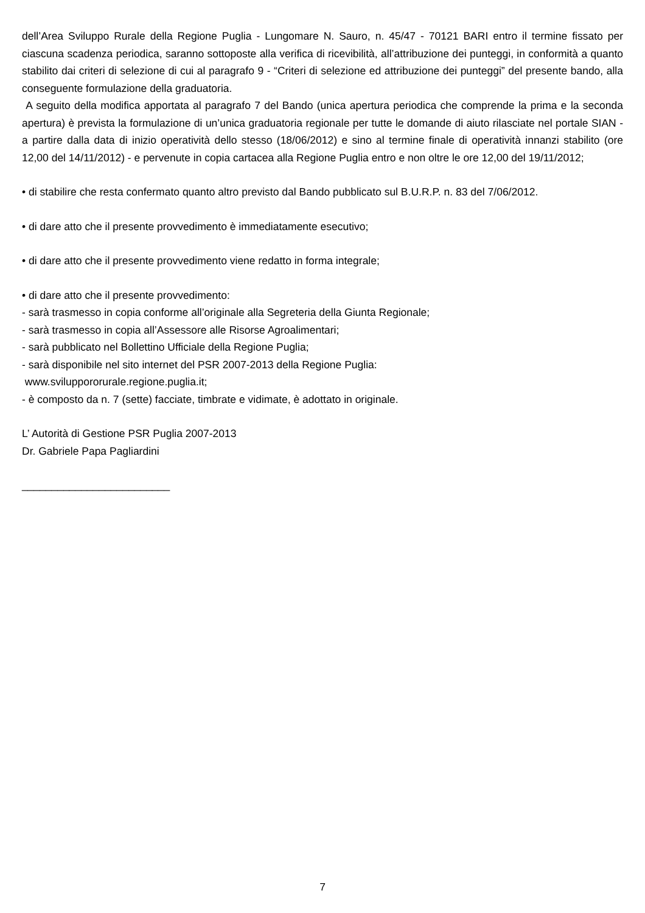dell’Area Sviluppo Rurale della Regione Puglia - Lungomare N. Sauro, n. 45/47 - 70121 BARI entro il termine fissato per ciascuna scadenza periodica, saranno sottoposte alla verifica di ricevibilità, all’attribuzione dei punteggi, in conformità a quanto stabilito dai criteri di selezione di cui al paragrafo 9 - “Criteri di selezione ed attribuzione dei punteggi” del presente bando, alla conseguente formulazione della graduatoria.
A seguito della modifica apportata al paragrafo 7 del Bando (unica apertura periodica che comprende la prima e la seconda apertura) è prevista la formulazione di un’unica graduatoria regionale per tutte le domande di aiuto rilasciate nel portale SIAN - a partire dalla data di inizio operatività dello stesso (18/06/2012) e sino al termine finale di operatività innanzi stabilito (ore 12,00 del 14/11/2012) - e pervenute in copia cartacea alla Regione Puglia entro e non oltre le ore 12,00 del 19/11/2012;
• di stabilire che resta confermato quanto altro previsto dal Bando pubblicato sul B.U.R.P. n. 83 del 7/06/2012.
• di dare atto che il presente provvedimento è immediatamente esecutivo;
• di dare atto che il presente provvedimento viene redatto in forma integrale;
• di dare atto che il presente provvedimento:
- sarà trasmesso in copia conforme all’originale alla Segreteria della Giunta Regionale;
- sarà trasmesso in copia all’Assessore alle Risorse Agroalimentari;
- sarà pubblicato nel Bollettino Ufficiale della Regione Puglia;
- sarà disponibile nel sito internet del PSR 2007-2013 della Regione Puglia:
www.sviluppororurale.regione.puglia.it;
- è composto da n. 7 (sette) facciate, timbrate e vidimate, è adottato in originale.
L’ Autorità di Gestione PSR Puglia 2007-2013
Dr. Gabriele Papa Pagliardini
_________________________
7